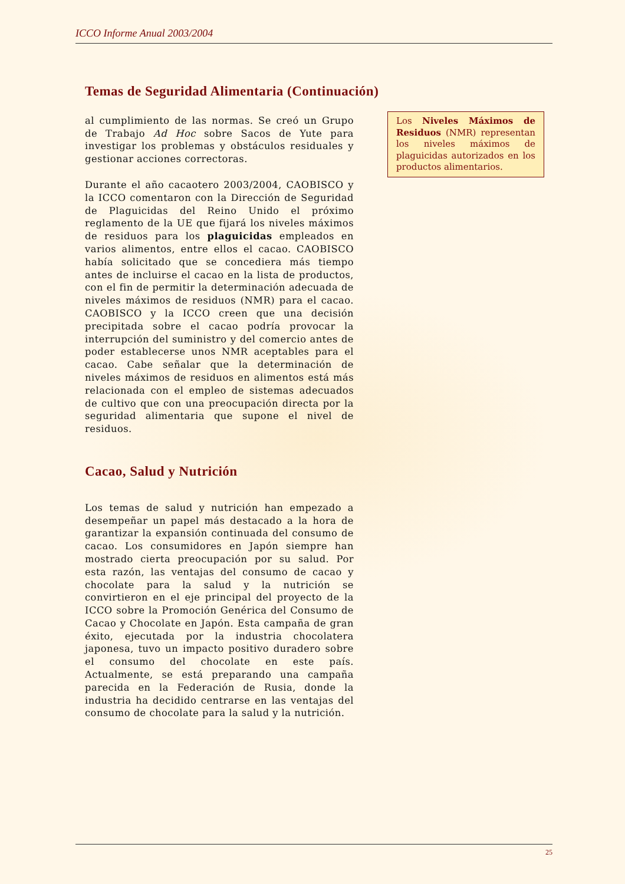ICCO Informe Anual 2003/2004
Temas de Seguridad Alimentaria (Continuación)
al cumplimiento de las normas. Se creó un Grupo de Trabajo Ad Hoc sobre Sacos de Yute para investigar los problemas y obstáculos residuales y gestionar acciones correctoras.
Durante el año cacaotero 2003/2004, CAOBISCO y la ICCO comentaron con la Dirección de Seguridad de Plaguicidas del Reino Unido el próximo reglamento de la UE que fijará los niveles máximos de residuos para los plaguicidas empleados en varios alimentos, entre ellos el cacao. CAOBISCO había solicitado que se concediera más tiempo antes de incluirse el cacao en la lista de productos, con el fin de permitir la determinación adecuada de niveles máximos de residuos (NMR) para el cacao. CAOBISCO y la ICCO creen que una decisión precipitada sobre el cacao podría provocar la interrupción del suministro y del comercio antes de poder establecerse unos NMR aceptables para el cacao. Cabe señalar que la determinación de niveles máximos de residuos en alimentos está más relacionada con el empleo de sistemas adecuados de cultivo que con una preocupación directa por la seguridad alimentaria que supone el nivel de residuos.
Cacao, Salud y Nutrición
Los temas de salud y nutrición han empezado a desempeñar un papel más destacado a la hora de garantizar la expansión continuada del consumo de cacao. Los consumidores en Japón siempre han mostrado cierta preocupación por su salud. Por esta razón, las ventajas del consumo de cacao y chocolate para la salud y la nutrición se convirtieron en el eje principal del proyecto de la ICCO sobre la Promoción Genérica del Consumo de Cacao y Chocolate en Japón. Esta campaña de gran éxito, ejecutada por la industria chocolatera japonesa, tuvo un impacto positivo duradero sobre el consumo del chocolate en este país. Actualmente, se está preparando una campaña parecida en la Federación de Rusia, donde la industria ha decidido centrarse en las ventajas del consumo de chocolate para la salud y la nutrición.
Los Niveles Máximos de Residuos (NMR) representan los niveles máximos de plaguicidas autorizados en los productos alimentarios.
25